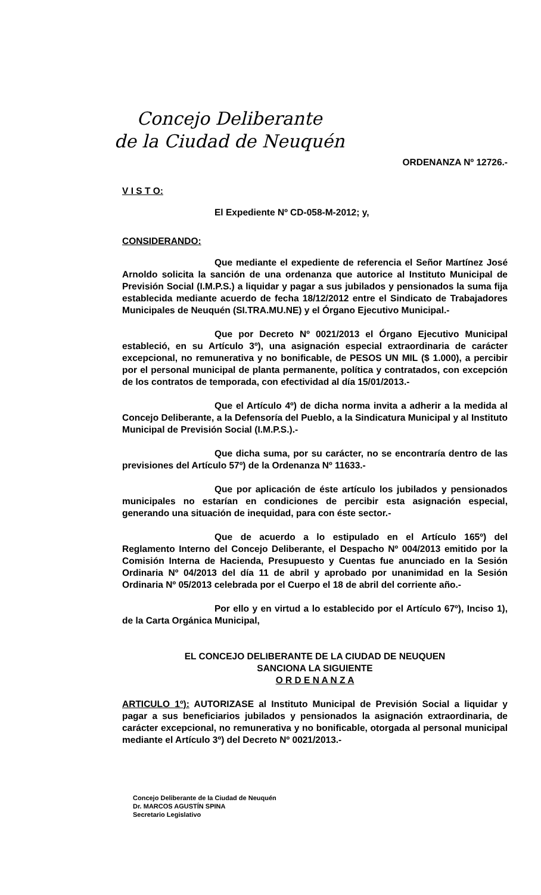Concejo Deliberante
de la Ciudad de Neuquén
ORDENANZA Nº 12726.-
V I S T O:
El Expediente Nº CD-058-M-2012; y,
CONSIDERANDO:
Que mediante el expediente de referencia el Señor Martínez José Arnoldo solicita la sanción de una ordenanza que autorice al Instituto Municipal de Previsión Social (I.M.P.S.) a liquidar y pagar a sus jubilados y pensionados la suma fija establecida mediante acuerdo de fecha 18/12/2012 entre el Sindicato de Trabajadores Municipales de Neuquén (SI.TRA.MU.NE) y el Órgano Ejecutivo Municipal.-
Que por Decreto Nº 0021/2013 el Órgano Ejecutivo Municipal estableció, en su Artículo 3º), una asignación especial extraordinaria de carácter excepcional, no remunerativa y no bonificable, de PESOS UN MIL ($ 1.000), a percibir por el personal municipal de planta permanente, política y contratados, con excepción de los contratos de temporada, con efectividad al día 15/01/2013.-
Que el Artículo 4º) de dicha norma invita a adherir a la medida al Concejo Deliberante, a la Defensoría del Pueblo, a la Sindicatura Municipal y al Instituto Municipal de Previsión Social (I.M.P.S.).-
Que dicha suma, por su carácter, no se encontraría dentro de las previsiones del Artículo 57º) de la Ordenanza Nº 11633.-
Que por aplicación de éste artículo los jubilados y pensionados municipales no estarían en condiciones de percibir esta asignación especial, generando una situación de inequidad, para con éste sector.-
Que de acuerdo a lo estipulado en el Artículo 165º) del Reglamento Interno del Concejo Deliberante, el Despacho Nº 004/2013 emitido por la Comisión Interna de Hacienda, Presupuesto y Cuentas fue anunciado en la Sesión Ordinaria Nº 04/2013 del día 11 de abril y aprobado por unanimidad en la Sesión Ordinaria Nº 05/2013 celebrada por el Cuerpo el 18 de abril del corriente año.-
Por ello y en virtud a lo establecido por el Artículo 67º), Inciso 1), de la Carta Orgánica Municipal,
EL CONCEJO DELIBERANTE DE LA CIUDAD DE NEUQUEN
SANCIONA LA SIGUIENTE
O R D E N A N Z A
ARTICULO 1º): AUTORIZASE al Instituto Municipal de Previsión Social a liquidar y pagar a sus beneficiarios jubilados y pensionados la asignación extraordinaria, de carácter excepcional, no remunerativa y no bonificable, otorgada al personal municipal mediante el Artículo 3º) del Decreto Nº 0021/2013.-
Concejo Deliberante de la Ciudad de Neuquén
Dr. MARCOS AGUSTÍN SPINA
Secretario Legislativo